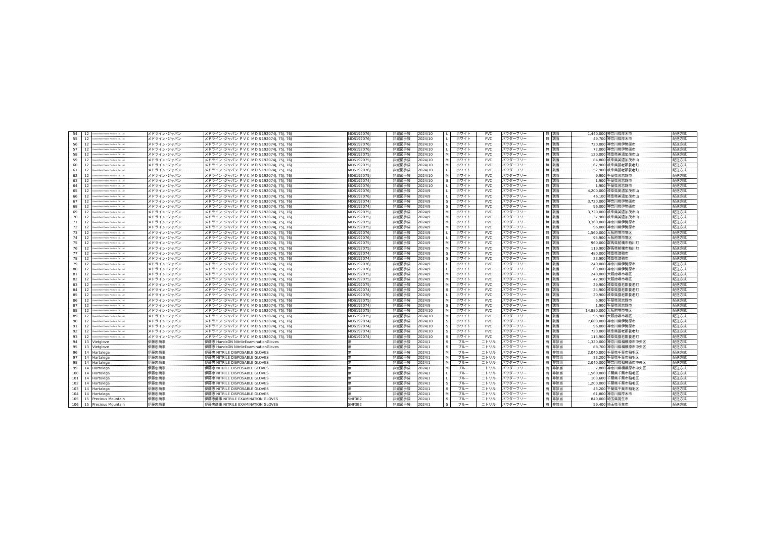| 54 | 12 | Grand Work Plastic Products Co., Ltd. | メドライン･ジャパン | メドライン･ジャパン ＰＶＣ ＭＤＳ192074J, 75J, 76J | MDS192076J | 非滅菌手袋 | 2024/10 | L | ホワイト | PVC | パウダーフリー | 無 | 該当 | 1,440,000 | 神奈川県厚木市 | 配送方式 |
| 55 | 12 | Grand Work Plastic Products Co., Ltd. | メドライン･ジャパン | メドライン･ジャパン ＰＶＣ ＭＤＳ192074J, 75J, 76J | MDS192076J | 非滅菌手袋 | 2024/10 | L | ホワイト | PVC | パウダーフリー | 無 | 該当 | 49,700 | 神奈川県厚木市 | 配送方式 |
| 56 | 12 | Grand Work Plastic Products Co., Ltd. | メドライン･ジャパン | メドライン･ジャパン ＰＶＣ ＭＤＳ192074J, 75J, 76J | MDS192076J | 非滅菌手袋 | 2024/10 | L | ホワイト | PVC | パウダーフリー | 無 | 該当 | 720,000 | 神奈川県伊勢原市 | 配送方式 |
| 57 | 12 | Grand Work Plastic Products Co., Ltd. | メドライン･ジャパン | メドライン･ジャパン ＰＶＣ ＭＤＳ192074J, 75J, 76J | MDS192076J | 非滅菌手袋 | 2024/10 | L | ホワイト | PVC | パウダーフリー | 無 | 該当 | 72,000 | 神奈川県伊勢原市 | 配送方式 |
| 58 | 12 | Grand Work Plastic Products Co., Ltd. | メドライン･ジャパン | メドライン･ジャパン ＰＶＣ ＭＤＳ192074J, 75J, 76J | MDS192075J | 非滅菌手袋 | 2024/10 | M | ホワイト | PVC | パウダーフリー | 無 | 該当 | 120,000 | 岐阜県美濃加茂市山 | 配送方式 |
| 59 | 12 | Grand Work Plastic Products Co., Ltd. | メドライン･ジャパン | メドライン･ジャパン ＰＶＣ ＭＤＳ192074J, 75J, 76J | MDS192075J | 非滅菌手袋 | 2024/10 | M | ホワイト | PVC | パウダーフリー | 無 | 該当 | 84,800 | 岐阜県美濃加茂市山 | 配送方式 |
| 60 | 12 | Grand Work Plastic Products Co., Ltd. | メドライン･ジャパン | メドライン･ジャパン ＰＶＣ ＭＤＳ192074J, 75J, 76J | MDS192075J | 非滅菌手袋 | 2024/10 | M | ホワイト | PVC | パウダーフリー | 無 | 該当 | 67,900 | 岐阜県養老郡養老町 | 配送方式 |
| 61 | 12 | Grand Work Plastic Products Co., Ltd. | メドライン･ジャパン | メドライン･ジャパン ＰＶＣ ＭＤＳ192074J, 75J, 76J | MDS192076J | 非滅菌手袋 | 2024/10 | L | ホワイト | PVC | パウダーフリー | 無 | 該当 | 52,900 | 岐阜県養老郡養老町 | 配送方式 |
| 62 | 12 | Grand Work Plastic Products Co., Ltd. | メドライン･ジャパン | メドライン･ジャパン ＰＶＣ ＭＤＳ192074J, 75J, 76J | MDS192075J | 非滅菌手袋 | 2024/10 | M | ホワイト | PVC | パウダーフリー | 無 | 該当 | 9,900 | 千葉県習志野市 | 配送方式 |
| 63 | 12 | Grand Work Plastic Products Co., Ltd. | メドライン･ジャパン | メドライン･ジャパン ＰＶＣ ＭＤＳ192074J, 75J, 76J | MDS192074J | 非滅菌手袋 | 2024/10 | S | ホワイト | PVC | パウダーフリー | 無 | 該当 | 1,900 | 千葉県習志野市 | 配送方式 |
| 64 | 12 | Grand Work Plastic Products Co., Ltd. | メドライン･ジャパン | メドライン･ジャパン ＰＶＣ ＭＤＳ192074J, 75J, 76J | MDS192076J | 非滅菌手袋 | 2024/10 | L | ホワイト | PVC | パウダーフリー | 無 | 該当 | 1,900 | 千葉県習志野市 | 配送方式 |
| 65 | 12 | Grand Work Plastic Products Co., Ltd. | メドライン･ジャパン | メドライン･ジャパン ＰＶＣ ＭＤＳ192074J, 75J, 76J | MDS192076J | 非滅菌手袋 | 2024/9 | L | ホワイト | PVC | パウダーフリー | 無 | 該当 | 4,200,000 | 岐阜県美濃加茂市山 | 配送方式 |
| 66 | 12 | Grand Work Plastic Products Co., Ltd. | メドライン･ジャパン | メドライン･ジャパン ＰＶＣ ＭＤＳ192074J, 75J, 76J | MDS192076J | 非滅菌手袋 | 2024/9 | L | ホワイト | PVC | パウダーフリー | 無 | 該当 | 46,100 | 岐阜県美濃加茂市山 | 配送方式 |
| 67 | 12 | Grand Work Plastic Products Co., Ltd. | メドライン･ジャパン | メドライン･ジャパン ＰＶＣ ＭＤＳ192074J, 75J, 76J | MDS192074J | 非滅菌手袋 | 2024/9 | S | ホワイト | PVC | パウダーフリー | 無 | 該当 | 3,720,000 | 神奈川県伊勢原市 | 配送方式 |
| 68 | 12 | Grand Work Plastic Products Co., Ltd. | メドライン･ジャパン | メドライン･ジャパン ＰＶＣ ＭＤＳ192074J, 75J, 76J | MDS192074J | 非滅菌手袋 | 2024/9 | S | ホワイト | PVC | パウダーフリー | 無 | 該当 | 96,000 | 神奈川県伊勢原市 | 配送方式 |
| 69 | 12 | Grand Work Plastic Products Co., Ltd. | メドライン･ジャパン | メドライン･ジャパン ＰＶＣ ＭＤＳ192074J, 75J, 76J | MDS192075J | 非滅菌手袋 | 2024/9 | M | ホワイト | PVC | パウダーフリー | 無 | 該当 | 3,720,000 | 岐阜県美濃加茂市山 | 配送方式 |
| 70 | 12 | Grand Work Plastic Products Co., Ltd. | メドライン･ジャパン | メドライン･ジャパン ＰＶＣ ＭＤＳ192074J, 75J, 76J | MDS192075J | 非滅菌手袋 | 2024/9 | M | ホワイト | PVC | パウダーフリー | 無 | 該当 | 37,900 | 岐阜県美濃加茂市山 | 配送方式 |
| 71 | 12 | Grand Work Plastic Products Co., Ltd. | メドライン･ジャパン | メドライン･ジャパン ＰＶＣ ＭＤＳ192074J, 75J, 76J | MDS192075J | 非滅菌手袋 | 2024/9 | M | ホワイト | PVC | パウダーフリー | 無 | 該当 | 3,360,000 | 神奈川県伊勢原市 | 配送方式 |
| 72 | 12 | Grand Work Plastic Products Co., Ltd. | メドライン･ジャパン | メドライン･ジャパン ＰＶＣ ＭＤＳ192074J, 75J, 76J | MDS192075J | 非滅菌手袋 | 2024/9 | M | ホワイト | PVC | パウダーフリー | 無 | 該当 | 96,000 | 神奈川県伊勢原市 | 配送方式 |
| 73 | 12 | Grand Work Plastic Products Co., Ltd. | メドライン･ジャパン | メドライン･ジャパン ＰＶＣ ＭＤＳ192074J, 75J, 76J | MDS192076J | 非滅菌手袋 | 2024/9 | L | ホワイト | PVC | パウダーフリー | 無 | 該当 | 1,560,000 | 大阪府堺市堺区 | 配送方式 |
| 74 | 12 | Grand Work Plastic Products Co., Ltd. | メドライン･ジャパン | メドライン･ジャパン ＰＶＣ ＭＤＳ192074J, 75J, 76J | MDS192076J | 非滅菌手袋 | 2024/9 | L | ホワイト | PVC | パウダーフリー | 無 | 該当 | 95,900 | 大阪府堺市堺区 | 配送方式 |
| 75 | 12 | Grand Work Plastic Products Co., Ltd. | メドライン･ジャパン | メドライン･ジャパン ＰＶＣ ＭＤＳ192074J, 75J, 76J | MDS192075J | 非滅菌手袋 | 2024/9 | M | ホワイト | PVC | パウダーフリー | 無 | 該当 | 960,000 | 群馬県前橋市粕川町 | 配送方式 |
| 76 | 12 | Grand Work Plastic Products Co., Ltd. | メドライン･ジャパン | メドライン･ジャパン ＰＶＣ ＭＤＳ192074J, 75J, 76J | MDS192075J | 非滅菌手袋 | 2024/9 | M | ホワイト | PVC | パウダーフリー | 無 | 該当 | 119,900 | 群馬県前橋市粕川町 | 配送方式 |
| 77 | 12 | Grand Work Plastic Products Co., Ltd. | メドライン･ジャパン | メドライン･ジャパン ＰＶＣ ＭＤＳ192074J, 75J, 76J | MDS192074J | 非滅菌手袋 | 2024/9 | S | ホワイト | PVC | パウダーフリー | 無 | 該当 | 480,000 | 岐阜県瑞穂市 | 配送方式 |
| 78 | 12 | Grand Work Plastic Products Co., Ltd. | メドライン･ジャパン | メドライン･ジャパン ＰＶＣ ＭＤＳ192074J, 75J, 76J | MDS192074J | 非滅菌手袋 | 2024/9 | S | ホワイト | PVC | パウダーフリー | 無 | 該当 | 23,900 | 岐阜県瑞穂市 | 配送方式 |
| 79 | 12 | Grand Work Plastic Products Co., Ltd. | メドライン･ジャパン | メドライン･ジャパン ＰＶＣ ＭＤＳ192074J, 75J, 76J | MDS192076J | 非滅菌手袋 | 2024/9 | L | ホワイト | PVC | パウダーフリー | 無 | 該当 | 240,000 | 神奈川県伊勢原市 | 配送方式 |
| 80 | 12 | Grand Work Plastic Products Co., Ltd. | メドライン･ジャパン | メドライン･ジャパン ＰＶＣ ＭＤＳ192074J, 75J, 76J | MDS192076J | 非滅菌手袋 | 2024/9 | L | ホワイト | PVC | パウダーフリー | 無 | 該当 | 63,000 | 神奈川県伊勢原市 | 配送方式 |
| 81 | 12 | Grand Work Plastic Products Co., Ltd. | メドライン･ジャパン | メドライン･ジャパン ＰＶＣ ＭＤＳ192074J, 75J, 76J | MDS192075J | 非滅菌手袋 | 2024/9 | M | ホワイト | PVC | パウダーフリー | 無 | 該当 | 240,000 | 大阪府堺市堺区 | 配送方式 |
| 82 | 12 | Grand Work Plastic Products Co., Ltd. | メドライン･ジャパン | メドライン･ジャパン ＰＶＣ ＭＤＳ192074J, 75J, 76J | MDS192075J | 非滅菌手袋 | 2024/9 | M | ホワイト | PVC | パウダーフリー | 無 | 該当 | 47,900 | 大阪府堺市堺区 | 配送方式 |
| 83 | 12 | Grand Work Plastic Products Co., Ltd. | メドライン･ジャパン | メドライン･ジャパン ＰＶＣ ＭＤＳ192074J, 75J, 76J | MDS192075J | 非滅菌手袋 | 2024/9 | M | ホワイト | PVC | パウダーフリー | 無 | 該当 | 29,900 | 岐阜県養老郡養老町 | 配送方式 |
| 84 | 12 | Grand Work Plastic Products Co., Ltd. | メドライン･ジャパン | メドライン･ジャパン ＰＶＣ ＭＤＳ192074J, 75J, 76J | MDS192074J | 非滅菌手袋 | 2024/9 | S | ホワイト | PVC | パウダーフリー | 無 | 該当 | 24,900 | 岐阜県養老郡養老町 | 配送方式 |
| 85 | 12 | Grand Work Plastic Products Co., Ltd. | メドライン･ジャパン | メドライン･ジャパン ＰＶＣ ＭＤＳ192074J, 75J, 76J | MDS192076J | 非滅菌手袋 | 2024/9 | L | ホワイト | PVC | パウダーフリー | 無 | 該当 | 20,900 | 岐阜県養老郡養老町 | 配送方式 |
| 86 | 12 | Grand Work Plastic Products Co., Ltd. | メドライン･ジャパン | メドライン･ジャパン ＰＶＣ ＭＤＳ192074J, 75J, 76J | MDS192075J | 非滅菌手袋 | 2024/9 | M | ホワイト | PVC | パウダーフリー | 無 | 該当 | 5,900 | 千葉県習志野市 | 配送方式 |
| 87 | 12 | Grand Work Plastic Products Co., Ltd. | メドライン･ジャパン | メドライン･ジャパン ＰＶＣ ＭＤＳ192074J, 75J, 76J | MDS192074J | 非滅菌手袋 | 2024/9 | S | ホワイト | PVC | パウダーフリー | 無 | 該当 | 1,900 | 千葉県習志野市 | 配送方式 |
| 88 | 12 | Grand Work Plastic Products Co., Ltd. | メドライン･ジャパン | メドライン･ジャパン ＰＶＣ ＭＤＳ192074J, 75J, 76J | MDS192075J | 非滅菌手袋 | 2024/10 | M | ホワイト | PVC | パウダーフリー | 無 | 該当 | 14,880,000 | 大阪府堺市堺区 | 配送方式 |
| 89 | 12 | Grand Work Plastic Products Co., Ltd. | メドライン･ジャパン | メドライン･ジャパン ＰＶＣ ＭＤＳ192074J, 75J, 76J | MDS192075J | 非滅菌手袋 | 2024/10 | M | ホワイト | PVC | パウダーフリー | 無 | 該当 | 95,900 | 大阪府堺市堺区 | 配送方式 |
| 90 | 12 | Grand Work Plastic Products Co., Ltd. | メドライン･ジャパン | メドライン･ジャパン ＰＶＣ ＭＤＳ192074J, 75J, 76J | MDS192074J | 非滅菌手袋 | 2024/10 | S | ホワイト | PVC | パウダーフリー | 無 | 該当 | 7,680,000 | 神奈川県伊勢原市 | 配送方式 |
| 91 | 12 | Grand Work Plastic Products Co., Ltd. | メドライン･ジャパン | メドライン･ジャパン ＰＶＣ ＭＤＳ192074J, 75J, 76J | MDS192074J | 非滅菌手袋 | 2024/10 | S | ホワイト | PVC | パウダーフリー | 無 | 該当 | 96,000 | 神奈川県伊勢原市 | 配送方式 |
| 92 | 12 | Grand Work Plastic Products Co., Ltd. | メドライン･ジャパン | メドライン･ジャパン ＰＶＣ ＭＤＳ192074J, 75J, 76J | MDS192074J | 非滅菌手袋 | 2024/10 | S | ホワイト | PVC | パウダーフリー | 無 | 該当 | 720,000 | 岐阜県養老郡養老町 | 配送方式 |
| 93 | 12 | Grand Work Plastic Products Co., Ltd. | メドライン･ジャパン | メドライン･ジャパン ＰＶＣ ＭＤＳ192074J, 75J, 76J | MDS192074J | 非滅菌手袋 | 2024/10 | S | ホワイト | PVC | パウダーフリー | 無 | 該当 | 115,900 | 岐阜県養老郡養老町 | 配送方式 |
| 94 | 13 | Vietglove | 伊藤忠商事 | 伊藤忠 HandsON NitrileExaminationGloves | 無 | 非滅菌手袋 | 2024/1 | S | ブルー | ニトリル | パウダーフリー | 有 | 非該当 | 1,320,000 | 神奈川県相模原市中央区 | 配送方式 |
| 95 | 13 | Vietglove | 伊藤忠商事 | 伊藤忠 HandsON NitrileExaminationGloves | 無 | 非滅菌手袋 | 2024/1 | S | ブルー | ニトリル | パウダーフリー | 有 | 非該当 | 88,700 | 神奈川県相模原市中央区 | 配送方式 |
| 96 | 14 | Hartalega | 伊藤忠商事 | 伊藤忠 NITRILE DISPOSABLE GLOVES | 無 | 非滅菌手袋 | 2024/1 | M | ブルー | ニトリル | パウダーフリー | 有 | 非該当 | 2,040,000 | 千葉県千葉市稲毛区 | 配送方式 |
| 97 | 14 | Hartalega | 伊藤忠商事 | 伊藤忠 NITRILE DISPOSABLE GLOVES | 無 | 非滅菌手袋 | 2024/1 | M | ブルー | ニトリル | パウダーフリー | 有 | 非該当 | 33,200 | 千葉県千葉市稲毛区 | 配送方式 |
| 98 | 14 | Hartalega | 伊藤忠商事 | 伊藤忠 NITRILE DISPOSABLE GLOVES | 無 | 非滅菌手袋 | 2024/1 | M | ブルー | ニトリル | パウダーフリー | 有 | 非該当 | 2,040,000 | 神奈川県相模原市中央区 | 配送方式 |
| 99 | 14 | Hartalega | 伊藤忠商事 | 伊藤忠 NITRILE DISPOSABLE GLOVES | 無 | 非滅菌手袋 | 2024/1 | M | ブルー | ニトリル | パウダーフリー | 有 | 非該当 | 7,800 | 神奈川県相模原市中央区 | 配送方式 |
| 100 | 14 | Hartalega | 伊藤忠商事 | 伊藤忠 NITRILE DISPOSABLE GLOVES | 無 | 非滅菌手袋 | 2024/1 | L | ブルー | ニトリル | パウダーフリー | 有 | 非該当 | 1,560,000 | 千葉県千葉市稲毛区 | 配送方式 |
| 101 | 14 | Hartalega | 伊藤忠商事 | 伊藤忠 NITRILE DISPOSABLE GLOVES | 無 | 非滅菌手袋 | 2024/1 | L | ブルー | ニトリル | パウダーフリー | 有 | 非該当 | 103,600 | 千葉県千葉市稲毛区 | 配送方式 |
| 102 | 14 | Hartalega | 伊藤忠商事 | 伊藤忠 NITRILE DISPOSABLE GLOVES | 無 | 非滅菌手袋 | 2024/1 | S | ブルー | ニトリル | パウダーフリー | 有 | 非該当 | 1,200,000 | 千葉県千葉市稲毛区 | 配送方式 |
| 103 | 14 | Hartalega | 伊藤忠商事 | 伊藤忠 NITRILE DISPOSABLE GLOVES | 無 | 非滅菌手袋 | 2024/1 | S | ブルー | ニトリル | パウダーフリー | 有 | 非該当 | 43,200 | 千葉県千葉市稲毛区 | 配送方式 |
| 104 | 14 | Hartalega | 伊藤忠商事 | 伊藤忠 NITRILE DISPOSABLE GLOVES | 無 | 非滅菌手袋 | 2024/1 | M | ブルー | ニトリル | パウダーフリー | 有 | 非該当 | 61,800 | 神奈川県厚木市 | 配送方式 |
| 105 | 15 | Precious Mountain | 伊藤忠商事 | 伊藤忠商事 NITRILE EXAMINATION GLOVES | SNF3B2 | 非滅菌手袋 | 2024/1 | S | ブルー | ニトリル | パウダーフリー | 有 | 非該当 | 840,000 | 埼玉県羽生市 | 配送方式 |
| 106 | 15 | Precious Mountain | 伊藤忠商事 | 伊藤忠商事 NITRILE EXAMINATION GLOVES | SNF3B2 | 非滅菌手袋 | 2024/1 | S | ブルー | ニトリル | パウダーフリー | 有 | 非該当 | 59,400 | 埼玉県羽生市 | 配送方式 |